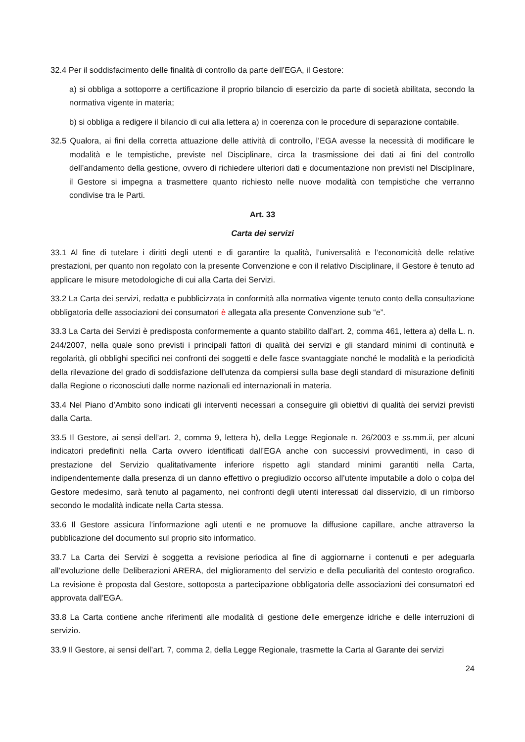32.4 Per il soddisfacimento delle finalità di controllo da parte dell’EGA, il Gestore:
a) si obbliga a sottoporre a certificazione il proprio bilancio di esercizio da parte di società abilitata, secondo la normativa vigente in materia;
b) si obbliga a redigere il bilancio di cui alla lettera a) in coerenza con le procedure di separazione contabile.
32.5 Qualora, ai fini della corretta attuazione delle attività di controllo, l’EGA avesse la necessità di modificare le modalità e le tempistiche, previste nel Disciplinare, circa la trasmissione dei dati ai fini del controllo dell’andamento della gestione, ovvero di richiedere ulteriori dati e documentazione non previsti nel Disciplinare, il Gestore si impegna a trasmettere quanto richiesto nelle nuove modalità con tempistiche che verranno condivise tra le Parti.
Art. 33
Carta dei servizi
33.1 Al fine di tutelare i diritti degli utenti e di garantire la qualità, l’universalità e l’economicità delle relative prestazioni, per quanto non regolato con la presente Convenzione e con il relativo Disciplinare, il Gestore è tenuto ad applicare le misure metodologiche di cui alla Carta dei Servizi.
33.2 La Carta dei servizi, redatta e pubblicizzata in conformità alla normativa vigente tenuto conto della consultazione obbligatoria delle associazioni dei consumatori è allegata alla presente Convenzione sub “e”.
33.3 La Carta dei Servizi è predisposta conformemente a quanto stabilito dall’art. 2, comma 461, lettera a) della L. n. 244/2007, nella quale sono previsti i principali fattori di qualità dei servizi e gli standard minimi di continuità e regolarità, gli obblighi specifici nei confronti dei soggetti e delle fasce svantaggiate nonché le modalità e la periodicità della rilevazione del grado di soddisfazione dell'utenza da compiersi sulla base degli standard di misurazione definiti dalla Regione o riconosciuti dalle norme nazionali ed internazionali in materia.
33.4 Nel Piano d’Ambito sono indicati gli interventi necessari a conseguire gli obiettivi di qualità dei servizi previsti dalla Carta.
33.5 Il Gestore, ai sensi dell’art. 2, comma 9, lettera h), della Legge Regionale n. 26/2003 e ss.mm.ii, per alcuni indicatori predefiniti nella Carta ovvero identificati dall’EGA anche con successivi provvedimenti, in caso di prestazione del Servizio qualitativamente inferiore rispetto agli standard minimi garantiti nella Carta, indipendentemente dalla presenza di un danno effettivo o pregiudizio occorso all’utente imputabile a dolo o colpa del Gestore medesimo, sarà tenuto al pagamento, nei confronti degli utenti interessati dal disservizio, di un rimborso secondo le modalità indicate nella Carta stessa.
33.6 Il Gestore assicura l’informazione agli utenti e ne promuove la diffusione capillare, anche attraverso la pubblicazione del documento sul proprio sito informatico.
33.7 La Carta dei Servizi è soggetta a revisione periodica al fine di aggiornarne i contenuti e per adeguarla all’evoluzione delle Deliberazioni ARERA, del miglioramento del servizio e della peculiarità del contesto orografico. La revisione è proposta dal Gestore, sottoposta a partecipazione obbligatoria delle associazioni dei consumatori ed approvata dall’EGA.
33.8 La Carta contiene anche riferimenti alle modalità di gestione delle emergenze idriche e delle interruzioni di servizio.
33.9 Il Gestore, ai sensi dell’art. 7, comma 2, della Legge Regionale, trasmette la Carta al Garante dei servizi
24